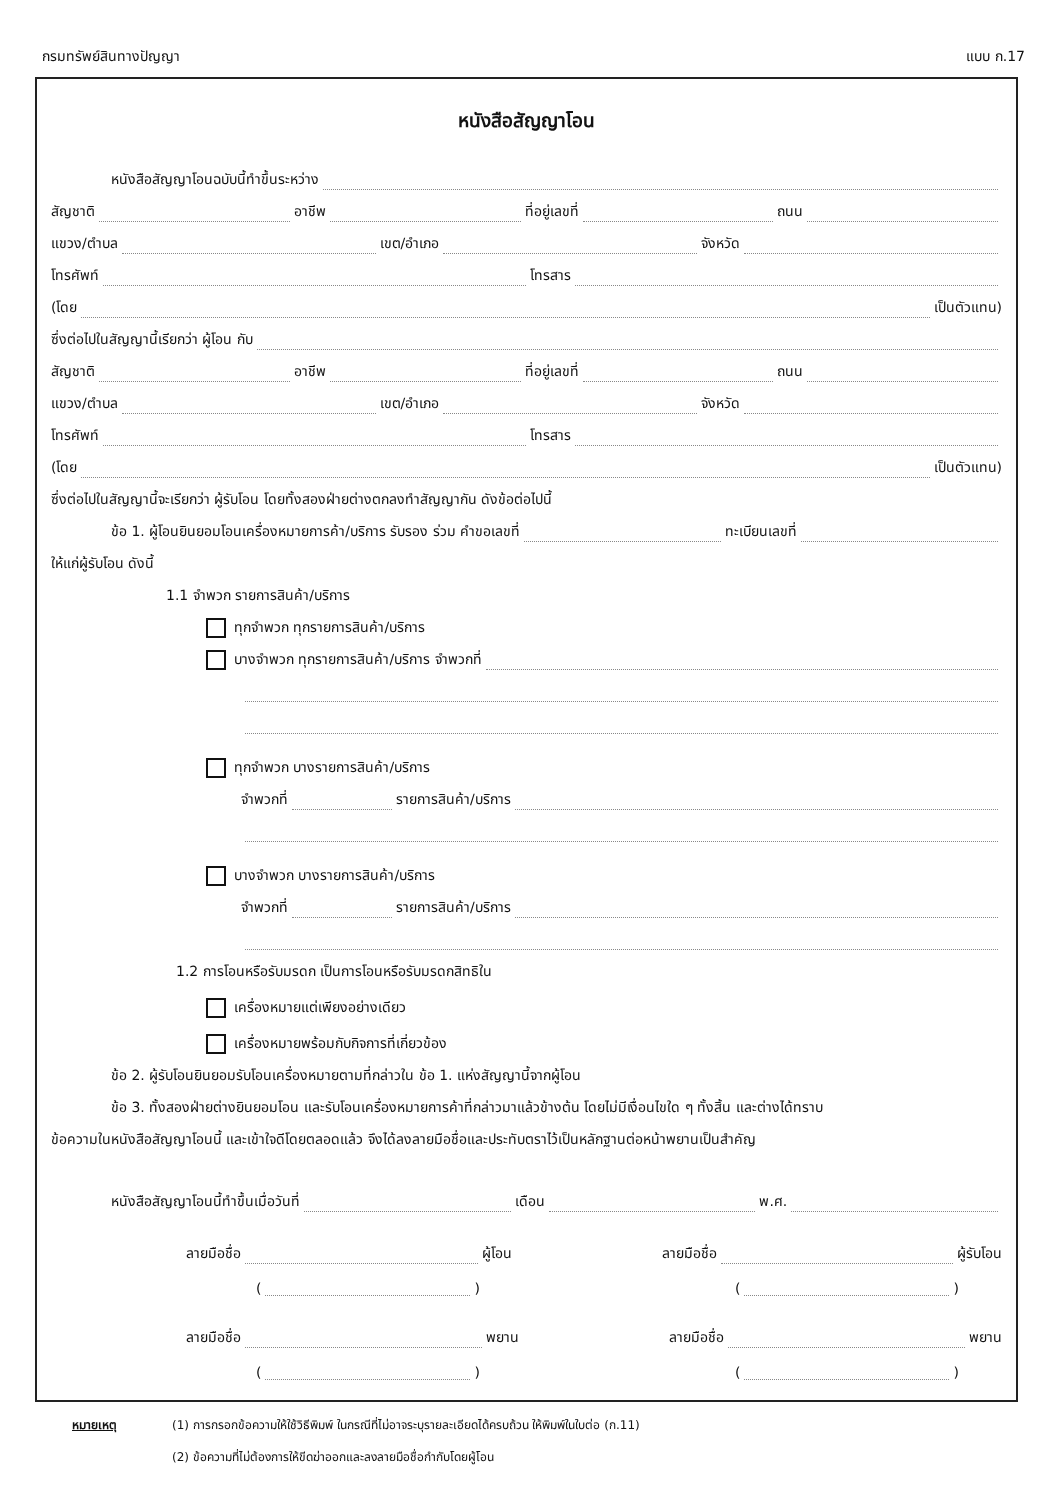กรมทรัพย์สินทางปัญญา แบบ ก.17
หนังสือสัญญาโอน
หนังสือสัญญาโอนฉบับนี้ทำขึ้นระหว่าง
สัญชาติ อาชีพ ที่อยู่เลขที่ ถนน
แขวง/ตำบล เขต/อำเภอ จังหวัด
โทรศัพท์ โทรสาร
(โดย เป็นตัวแทน)
ซึ่งต่อไปในสัญญานี้เรียกว่า ผู้โอน กับ
สัญชาติ อาชีพ ที่อยู่เลขที่ ถนน
แขวง/ตำบล เขต/อำเภอ จังหวัด
โทรศัพท์ โทรสาร
(โดย เป็นตัวแทน)
ซึ่งต่อไปในสัญญานี้จะเรียกว่า ผู้รับโอน โดยทั้งสองฝ่ายต่างตกลงทำสัญญากัน ดังข้อต่อไปนี้
ข้อ 1. ผู้โอนยินยอมโอนเครื่องหมายการค้า/บริการ รับรอง ร่วม คำขอเลขที่ ทะเบียนเลขที่
ให้แก่ผู้รับโอน ดังนี้
1.1 จำพวก รายการสินค้า/บริการ
ทุกจำพวก ทุกรายการสินค้า/บริการ
บางจำพวก ทุกรายการสินค้า/บริการ จำพวกที่
ทุกจำพวก บางรายการสินค้า/บริการ
จำพวกที่ รายการสินค้า/บริการ
บางจำพวก บางรายการสินค้า/บริการ
จำพวกที่ รายการสินค้า/บริการ
1.2 การโอนหรือรับมรดก เป็นการโอนหรือรับมรดกสิทธิใน
เครื่องหมายแต่เพียงอย่างเดียว
เครื่องหมายพร้อมกับกิจการที่เกี่ยวข้อง
ข้อ 2. ผู้รับโอนยินยอมรับโอนเครื่องหมายตามที่กล่าวใน ข้อ 1. แห่งสัญญานี้จากผู้โอน
ข้อ 3. ทั้งสองฝ่ายต่างยินยอมโอน และรับโอนเครื่องหมายการค้าที่กล่าวมาแล้วข้างต้น โดยไม่มีเงื่อนไขใด ๆ ทั้งสิ้น และต่างได้ทราบ
ข้อความในหนังสือสัญญาโอนนี้ และเข้าใจดีโดยตลอดแล้ว จึงได้ลงลายมือชื่อและประทับตราไว้เป็นหลักฐานต่อหน้าพยานเป็นสำคัญ
หนังสือสัญญาโอนนี้ทำขึ้นเมื่อวันที่ เดือน พ.ศ.
ลายมือชื่อ ผู้โอน ลายมือชื่อ ผู้รับโอน
( ) ( )
ลายมือชื่อ พยาน ลายมือชื่อ พยาน
( ) ( )
หมายเหตุ (1) การกรอกข้อความให้ใช้วิธีพิมพ์ ในกรณีที่ไม่อาจระบุรายละเอียดได้ครบถ้วน ให้พิมพ์ในใบต่อ (ก.11)
(2) ข้อความที่ไม่ต้องการให้ขีดฆ่าออกและลงลายมือชื่อกำกับโดยผู้โอน